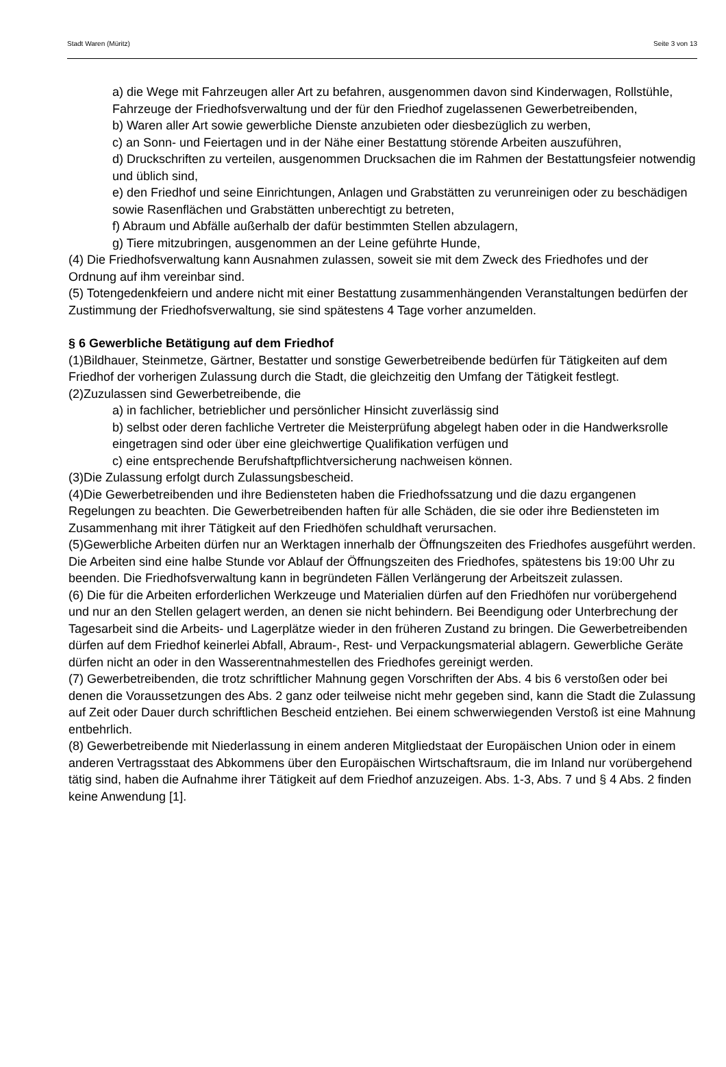Stadt Waren (Müritz) Seite 3 von 13
a) die Wege mit Fahrzeugen aller Art zu befahren, ausgenommen davon sind Kinderwagen, Rollstühle, Fahrzeuge der Friedhofsverwaltung und der für den Friedhof zugelassenen Gewerbetreibenden,
b) Waren aller Art sowie gewerbliche Dienste anzubieten oder diesbezüglich zu werben,
c) an Sonn- und Feiertagen und in der Nähe einer Bestattung störende Arbeiten auszuführen,
d) Druckschriften zu verteilen, ausgenommen Drucksachen die im Rahmen der Bestattungsfeier notwendig und üblich sind,
e) den Friedhof und seine Einrichtungen, Anlagen und Grabstätten zu verunreinigen oder zu beschädigen sowie Rasenflächen und Grabstätten unberechtigt zu betreten,
f) Abraum und Abfälle außerhalb der dafür bestimmten Stellen abzulagern,
g) Tiere mitzubringen, ausgenommen an der Leine geführte Hunde,
(4) Die Friedhofsverwaltung kann Ausnahmen zulassen, soweit sie mit dem Zweck des Friedhofes und der Ordnung auf ihm vereinbar sind.
(5) Totengedenkfeiern und andere nicht mit einer Bestattung zusammenhängenden Veranstaltungen bedürfen der Zustimmung der Friedhofsverwaltung, sie sind spätestens 4 Tage vorher anzumelden.
§ 6 Gewerbliche Betätigung auf dem Friedhof
(1)Bildhauer, Steinmetze, Gärtner, Bestatter und sonstige Gewerbetreibende bedürfen für Tätigkeiten auf dem Friedhof der vorherigen Zulassung durch die Stadt, die gleichzeitig den Umfang der Tätigkeit festlegt.
(2)Zuzulassen sind Gewerbetreibende, die
a) in fachlicher, betrieblicher und persönlicher Hinsicht zuverlässig sind
b) selbst oder deren fachliche Vertreter die Meisterprüfung abgelegt haben oder in die Handwerksrolle eingetragen sind oder über eine gleichwertige Qualifikation verfügen und
c) eine entsprechende Berufshaftpflichtversicherung nachweisen können.
(3)Die Zulassung erfolgt durch Zulassungsbescheid.
(4)Die Gewerbetreibenden und ihre Bediensteten haben die Friedhofssatzung und die dazu ergangenen Regelungen zu beachten. Die Gewerbetreibenden haften für alle Schäden, die sie oder ihre Bediensteten im Zusammenhang mit ihrer Tätigkeit auf den Friedhöfen schuldhaft verursachen.
(5)Gewerbliche Arbeiten dürfen nur an Werktagen innerhalb der Öffnungszeiten des Friedhofes ausgeführt werden. Die Arbeiten sind eine halbe Stunde vor Ablauf der Öffnungszeiten des Friedhofes, spätestens bis 19:00 Uhr zu beenden. Die Friedhofsverwaltung kann in begründeten Fällen Verlängerung der Arbeitszeit zulassen.
(6) Die für die Arbeiten erforderlichen Werkzeuge und Materialien dürfen auf den Friedhöfen nur vorübergehend und nur an den Stellen gelagert werden, an denen sie nicht behindern. Bei Beendigung oder Unterbrechung der Tagesarbeit sind die Arbeits- und Lagerplätze wieder in den früheren Zustand zu bringen. Die Gewerbetreibenden dürfen auf dem Friedhof keinerlei Abfall, Abraum-, Rest- und Verpackungsmaterial ablagern. Gewerbliche Geräte dürfen nicht an oder in den Wasserentnahmestellen des Friedhofes gereinigt werden.
(7) Gewerbetreibenden, die trotz schriftlicher Mahnung gegen Vorschriften der Abs. 4 bis 6 verstoßen oder bei denen die Voraussetzungen des Abs. 2 ganz oder teilweise nicht mehr gegeben sind, kann die Stadt die Zulassung auf Zeit oder Dauer durch schriftlichen Bescheid entziehen. Bei einem schwerwiegenden Verstoß ist eine Mahnung entbehrlich.
(8) Gewerbetreibende mit Niederlassung in einem anderen Mitgliedstaat der Europäischen Union oder in einem anderen Vertragsstaat des Abkommens über den Europäischen Wirtschaftsraum, die im Inland nur vorübergehend tätig sind, haben die Aufnahme ihrer Tätigkeit auf dem Friedhof anzuzeigen. Abs. 1-3, Abs. 7 und § 4 Abs. 2 finden keine Anwendung [1].